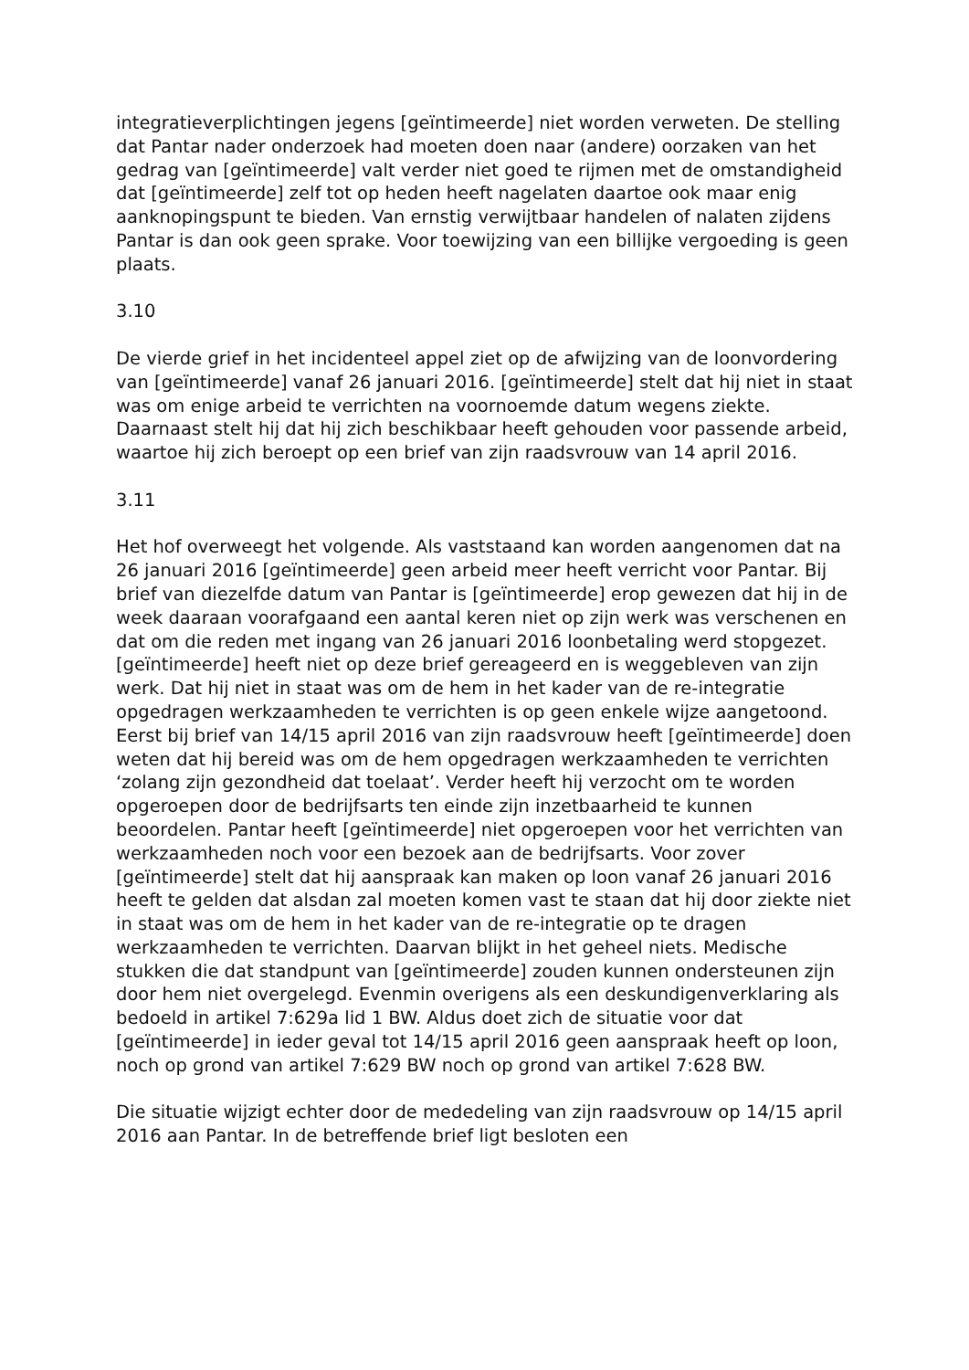integratieverplichtingen jegens [geïntimeerde] niet worden verweten. De stelling dat Pantar nader onderzoek had moeten doen naar (andere) oorzaken van het gedrag van [geïntimeerde] valt verder niet goed te rijmen met de omstandigheid dat [geïntimeerde] zelf tot op heden heeft nagelaten daartoe ook maar enig aanknopingspunt te bieden. Van ernstig verwijtbaar handelen of nalaten zijdens Pantar is dan ook geen sprake. Voor toewijzing van een billijke vergoeding is geen plaats.
3.10
De vierde grief in het incidenteel appel ziet op de afwijzing van de loonvordering van [geïntimeerde] vanaf 26 januari 2016. [geïntimeerde] stelt dat hij niet in staat was om enige arbeid te verrichten na voornoemde datum wegens ziekte. Daarnaast stelt hij dat hij zich beschikbaar heeft gehouden voor passende arbeid, waartoe hij zich beroept op een brief van zijn raadsvrouw van 14 april 2016.
3.11
Het hof overweegt het volgende. Als vaststaand kan worden aangenomen dat na 26 januari 2016 [geïntimeerde] geen arbeid meer heeft verricht voor Pantar. Bij brief van diezelfde datum van Pantar is [geïntimeerde] erop gewezen dat hij in de week daaraan voorafgaand een aantal keren niet op zijn werk was verschenen en dat om die reden met ingang van 26 januari 2016 loonbetaling werd stopgezet. [geïntimeerde] heeft niet op deze brief gereageerd en is weggebleven van zijn werk. Dat hij niet in staat was om de hem in het kader van de re-integratie opgedragen werkzaamheden te verrichten is op geen enkele wijze aangetoond. Eerst bij brief van 14/15 april 2016 van zijn raadsvrouw heeft [geïntimeerde] doen weten dat hij bereid was om de hem opgedragen werkzaamheden te verrichten ‘zolang zijn gezondheid dat toelaat’. Verder heeft hij verzocht om te worden opgeroepen door de bedrijfsarts ten einde zijn inzetbaarheid te kunnen beoordelen. Pantar heeft [geïntimeerde] niet opgeroepen voor het verrichten van werkzaamheden noch voor een bezoek aan de bedrijfsarts. Voor zover [geïntimeerde] stelt dat hij aanspraak kan maken op loon vanaf 26 januari 2016 heeft te gelden dat alsdan zal moeten komen vast te staan dat hij door ziekte niet in staat was om de hem in het kader van de re-integratie op te dragen werkzaamheden te verrichten. Daarvan blijkt in het geheel niets. Medische stukken die dat standpunt van [geïntimeerde] zouden kunnen ondersteunen zijn door hem niet overgelegd. Evenmin overigens als een deskundigenverklaring als bedoeld in artikel 7:629a lid 1 BW. Aldus doet zich de situatie voor dat [geïntimeerde] in ieder geval tot 14/15 april 2016 geen aanspraak heeft op loon, noch op grond van artikel 7:629 BW noch op grond van artikel 7:628 BW.
Die situatie wijzigt echter door de mededeling van zijn raadsvrouw op 14/15 april 2016 aan Pantar. In de betreffende brief ligt besloten een